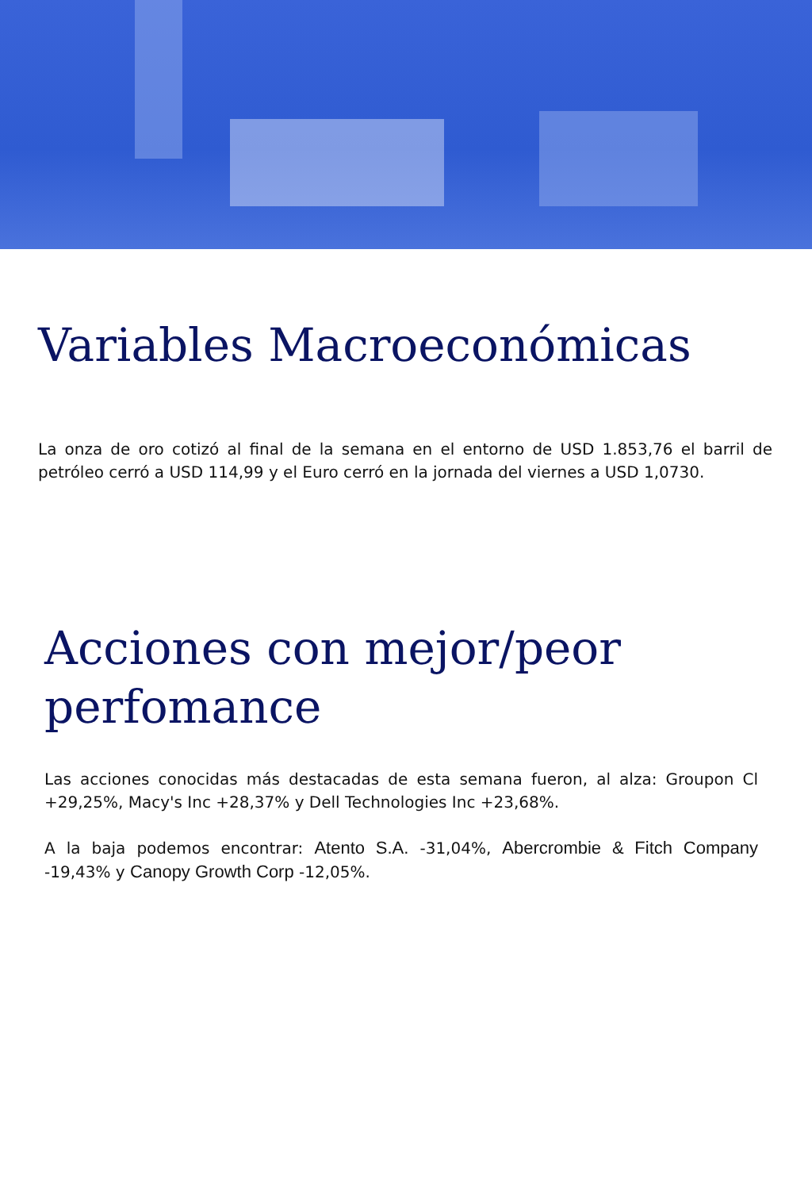Variables Macroeconómicas
La onza de oro cotizó al final de la semana en el entorno de USD 1.853,76 el barril de petróleo cerró a USD 114,99 y el Euro cerró en la jornada del viernes a USD 1,0730.
Acciones con mejor/peor perfomance
Las acciones conocidas más destacadas de esta semana fueron, al alza: Groupon Cl +29,25%, Macy's Inc +28,37% y Dell Technologies Inc +23,68%.
A la baja podemos encontrar: Atento S.A. -31,04%, Abercrombie & Fitch Company -19,43% y Canopy Growth Corp -12,05%.